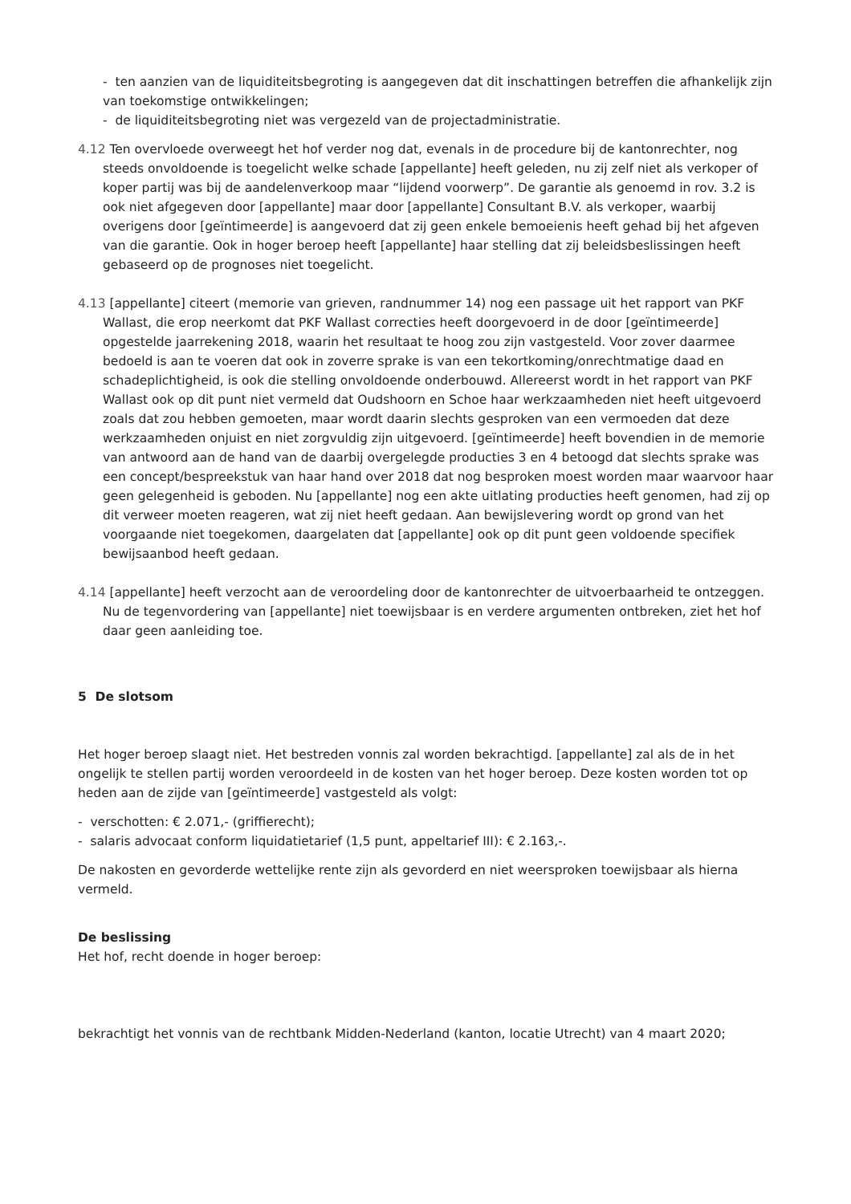- ten aanzien van de liquiditeitsbegroting is aangegeven dat dit inschattingen betreffen die afhankelijk zijn van toekomstige ontwikkelingen;
- de liquiditeitsbegroting niet was vergezeld van de projectadministratie.
4.12 Ten overvloede overweegt het hof verder nog dat, evenals in de procedure bij de kantonrechter, nog steeds onvoldoende is toegelicht welke schade [appellante] heeft geleden, nu zij zelf niet als verkoper of koper partij was bij de aandelenverkoop maar “lijdend voorwerp”. De garantie als genoemd in rov. 3.2 is ook niet afgegeven door [appellante] maar door [appellante] Consultant B.V. als verkoper, waarbij overigens door [geïntimeerde] is aangevoerd dat zij geen enkele bemoeienis heeft gehad bij het afgeven van die garantie. Ook in hoger beroep heeft [appellante] haar stelling dat zij beleidsbeslissingen heeft gebaseerd op de prognoses niet toegelicht.
4.13 [appellante] citeert (memorie van grieven, randnummer 14) nog een passage uit het rapport van PKF Wallast, die erop neerkomt dat PKF Wallast correcties heeft doorgevoerd in de door [geïntimeerde] opgestelde jaarrekening 2018, waarin het resultaat te hoog zou zijn vastgesteld. Voor zover daarmee bedoeld is aan te voeren dat ook in zoverre sprake is van een tekortkoming/onrechtmatige daad en schadeplichtigheid, is ook die stelling onvoldoende onderbouwd. Allereerst wordt in het rapport van PKF Wallast ook op dit punt niet vermeld dat Oudshoorn en Schoe haar werkzaamheden niet heeft uitgevoerd zoals dat zou hebben gemoeten, maar wordt daarin slechts gesproken van een vermoeden dat deze werkzaamheden onjuist en niet zorgvuldig zijn uitgevoerd. [geïntimeerde] heeft bovendien in de memorie van antwoord aan de hand van de daarbij overgelegde producties 3 en 4 betoogd dat slechts sprake was een concept/bespreekstuk van haar hand over 2018 dat nog besproken moest worden maar waarvoor haar geen gelegenheid is geboden. Nu [appellante] nog een akte uitlating producties heeft genomen, had zij op dit verweer moeten reageren, wat zij niet heeft gedaan. Aan bewijslevering wordt op grond van het voorgaande niet toegekomen, daargelaten dat [appellante] ook op dit punt geen voldoende specifiek bewijsaanbod heeft gedaan.
4.14 [appellante] heeft verzocht aan de veroordeling door de kantonrechter de uitvoerbaarheid te ontzeggen. Nu de tegenvordering van [appellante] niet toewijsbaar is en verdere argumenten ontbreken, ziet het hof daar geen aanleiding toe.
5 De slotsom
Het hoger beroep slaagt niet. Het bestreden vonnis zal worden bekrachtigd. [appellante] zal als de in het ongelijk te stellen partij worden veroordeeld in de kosten van het hoger beroep. Deze kosten worden tot op heden aan de zijde van [geïntimeerde] vastgesteld als volgt:
- verschotten: € 2.071,- (griffierecht);
- salaris advocaat conform liquidatietarief (1,5 punt, appeltarief III): € 2.163,-.
De nakosten en gevorderde wettelijke rente zijn als gevorderd en niet weersproken toewijsbaar als hierna vermeld.
De beslissing
Het hof, recht doende in hoger beroep:
bekrachtigt het vonnis van de rechtbank Midden-Nederland (kanton, locatie Utrecht) van 4 maart 2020;